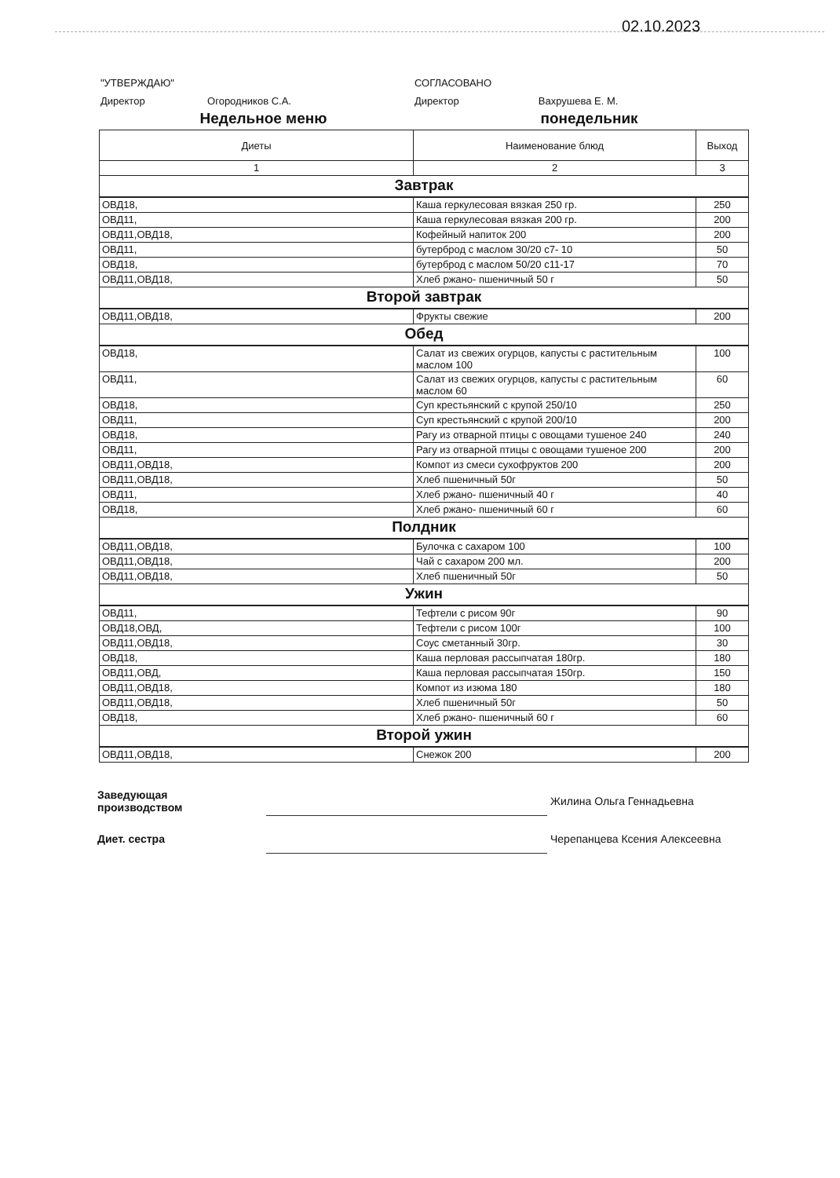02.10.2023
"УТВЕРЖДАЮ"
Директор Огородников С.А.
СОГЛАСОВАНО
Директор Вахрушева Е. М.
Недельное меню понедельник
| Диеты | Наименование блюд | Выход |
| --- | --- | --- |
| 1 | 2 | 3 |
| Завтрак | | |
| ОВД18, | Каша геркулесовая вязкая 250 гр. | 250 |
| ОВД11, | Каша геркулесовая вязкая 200 гр. | 200 |
| ОВД11,ОВД18, | Кофейный напиток 200 | 200 |
| ОВД11, | бутерброд с маслом 30/20 с7- 10 | 50 |
| ОВД18, | бутерброд с маслом 50/20 с11-17 | 70 |
| ОВД11,ОВД18, | Хлеб ржано- пшеничный 50 г | 50 |
| Второй завтрак | | |
| ОВД11,ОВД18, | Фрукты свежие | 200 |
| Обед | | |
| ОВД18, | Салат из свежих огурцов, капусты с растительным маслом 100 | 100 |
| ОВД11, | Салат из свежих огурцов, капусты с растительным маслом 60 | 60 |
| ОВД18, | Суп крестьянский с крупой 250/10 | 250 |
| ОВД11, | Суп крестьянский с крупой 200/10 | 200 |
| ОВД18, | Рагу из отварной птицы с овощами тушеное 240 | 240 |
| ОВД11, | Рагу из отварной птицы с овощами тушеное 200 | 200 |
| ОВД11,ОВД18, | Компот из смеси сухофруктов 200 | 200 |
| ОВД11,ОВД18, | Хлеб пшеничный 50г | 50 |
| ОВД11, | Хлеб ржано- пшеничный 40 г | 40 |
| ОВД18, | Хлеб ржано- пшеничный 60 г | 60 |
| Полдник | | |
| ОВД11,ОВД18, | Булочка с сахаром 100 | 100 |
| ОВД11,ОВД18, | Чай с сахаром 200 мл. | 200 |
| ОВД11,ОВД18, | Хлеб пшеничный 50г | 50 |
| Ужин | | |
| ОВД11, | Тефтели с рисом 90г | 90 |
| ОВД18,ОВД, | Тефтели с рисом 100г | 100 |
| ОВД11,ОВД18, | Соус сметанный 30гр. | 30 |
| ОВД18, | Каша перловая рассыпчатая 180гр. | 180 |
| ОВД11,ОВД, | Каша перловая рассыпчатая 150гр. | 150 |
| ОВД11,ОВД18, | Компот из изюма 180 | 180 |
| ОВД11,ОВД18, | Хлеб пшеничный 50г | 50 |
| ОВД18, | Хлеб ржано- пшеничный 60 г | 60 |
| Второй ужин | | |
| ОВД11,ОВД18, | Снежок 200 | 200 |
Заведующая
производством
Жилина Ольга Геннадьевна
Диет. сестра Черепанцева Ксения Алексеевна